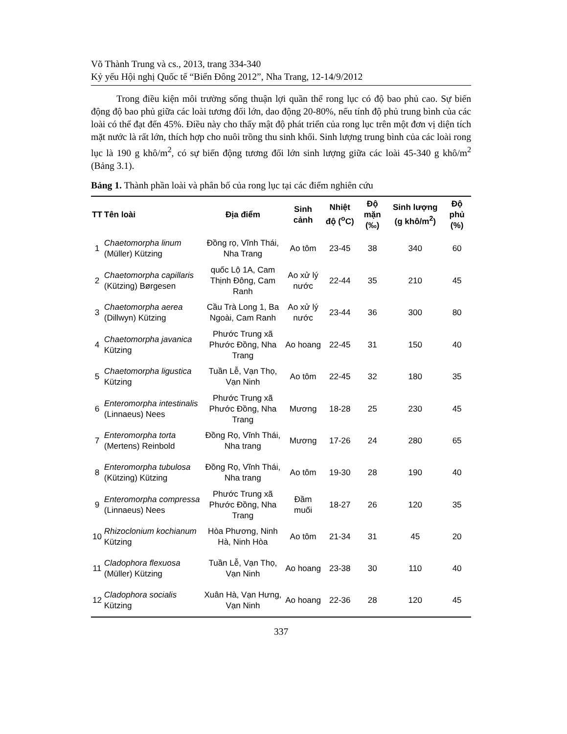Võ Thành Trung và cs., 2013, trang 334-340
Kỷ yếu Hội nghị Quốc tế “Biển Đông 2012”, Nha Trang, 12-14/9/2012
Trong điều kiện môi trường sống thuận lợi quần thể rong lục có độ bao phủ cao. Sự biến động độ bao phủ giữa các loài tương đối lớn, dao động 20-80%, nếu tính độ phủ trung bình của các loài có thể đạt đến 45%. Điều này cho thấy mật độ phát triển của rong lục trên một đơn vị diện tích mặt nước là rất lớn, thích hợp cho nuôi trồng thu sinh khối. Sinh lượng trung bình của các loài rong lục là 190 g khô/m<sup>2</sup>, có sự biến động tương đối lớn sinh lượng giữa các loài 45-340 g khô/m<sup>2</sup> (Bảng 3.1).
Bảng 1. Thành phần loài và phân bố của rong lục tại các điểm nghiên cứu
| TT | Tên loài | Địa điểm | Sinh cảnh | Nhiệt độ (<sup>o</sup>C) | Độ mặn (‰) | Sinh lượng (g khô/m<sup>2</sup>) | Độ phủ (%) |
| --- | --- | --- | --- | --- | --- | --- | --- |
| 1 | Chaetomorpha linum (Müller) Kützing | Đồng rọ, Vĩnh Thái, Nha Trang | Ao tôm | 23-45 | 38 | 340 | 60 |
| 2 | Chaetomorpha capillaris (Kützing) Børgesen | quốc Lộ 1A, Cam Thịnh Đông, Cam Ranh | Ao xử lý nước | 22-44 | 35 | 210 | 45 |
| 3 | Chaetomorpha aerea (Dillwyn) Kützing | Cầu Trà Long 1, Ba Ngoài, Cam Ranh | Ao xử lý nước | 23-44 | 36 | 300 | 80 |
| 4 | Chaetomorpha javanica Kützing | Phước Trung xã Phước Đồng, Nha Trang | Ao hoang | 22-45 | 31 | 150 | 40 |
| 5 | Chaetomorpha ligustica Kützing | Tuần Lễ, Vạn Thọ, Vạn Ninh | Ao tôm | 22-45 | 32 | 180 | 35 |
| 6 | Enteromorpha intestinalis (Linnaeus) Nees | Phước Trung xã Phước Đồng, Nha Trang | Mương | 18-28 | 25 | 230 | 45 |
| 7 | Enteromorpha torta (Mertens) Reinbold | Đồng Rọ, Vĩnh Thái, Nha trang | Mương | 17-26 | 24 | 280 | 65 |
| 8 | Enteromorpha tubulosa (Kützing) Kützing | Đồng Rọ, Vĩnh Thái, Nha trang | Ao tôm | 19-30 | 28 | 190 | 40 |
| 9 | Enteromorpha compressa (Linnaeus) Nees | Phước Trung xã Phước Đồng, Nha Trang | Đầm muối | 18-27 | 26 | 120 | 35 |
| 10 | Rhizoclonium kochianum Kützing | Hòa Phương, Ninh Hà, Ninh Hòa | Ao tôm | 21-34 | 31 | 45 | 20 |
| 11 | Cladophora flexuosa (Müller) Kützing | Tuần Lễ, Vạn Thọ, Vạn Ninh | Ao hoang | 23-38 | 30 | 110 | 40 |
| 12 | Cladophora socialis Kützing | Xuân Hà, Vạn Hưng, Vạn Ninh | Ao hoang | 22-36 | 28 | 120 | 45 |
337